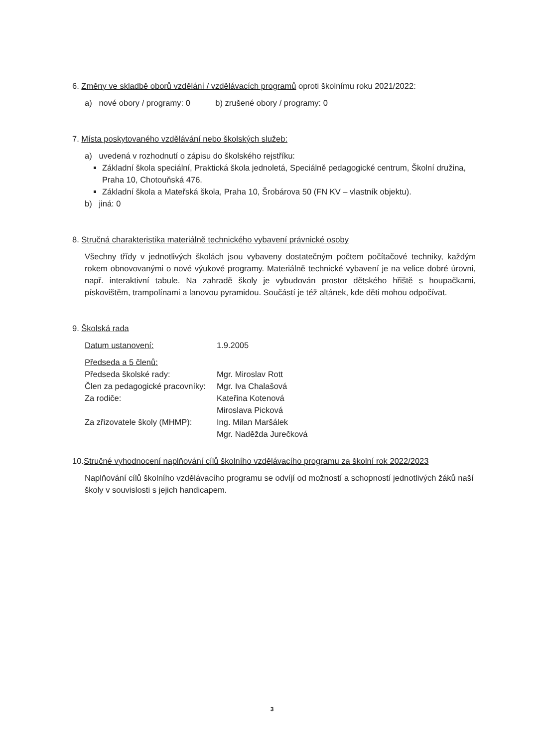6. Změny ve skladbě oborů vzdělání / vzdělávacích programů oproti školnímu roku 2021/2022:
a) nové obory / programy: 0 b) zrušené obory / programy: 0
7. Místa poskytovaného vzdělávání nebo školských služeb:
a) uvedená v rozhodnutí o zápisu do školského rejstříku:
Základní škola speciální, Praktická škola jednoletá, Speciálně pedagogické centrum, Školní družina, Praha 10, Chotouňská 476.
Základní škola a Mateřská škola, Praha 10, Šrobárova 50 (FN KV – vlastník objektu).
b) jiná: 0
8. Stručná charakteristika materiálně technického vybavení právnické osoby
Všechny třídy v jednotlivých školách jsou vybaveny dostatečným počtem počítačové techniky, každým rokem obnovovanými o nové výukové programy. Materiálně technické vybavení je na velice dobré úrovni, např. interaktivní tabule. Na zahradě školy je vybudován prostor dětského hřiště s houpačkami, pískovištěm, trampolínami a lanovou pyramidou. Součástí je též altánek, kde děti mohou odpočívat.
9. Školská rada
| Datum ustanovení: | 1.9.2005 |
| Předseda a 5 členů: | |
| Předseda školské rady: | Mgr. Miroslav Rott |
| Člen za pedagogické pracovníky: | Mgr. Iva Chalašová |
| Za rodiče: | Kateřina Kotenová |
| | Miroslava Picková |
| Za zřizovatele školy (MHMP): | Ing. Milan Maršálek |
| | Mgr. Naděžda Jurečková |
10.Stručné vyhodnocení naplňování cílů školního vzdělávacího programu za školní rok 2022/2023
Naplňování cílů školního vzdělávacího programu se odvíjí od možností a schopností jednotlivých žáků naší školy v souvislosti s jejich handicapem.
3